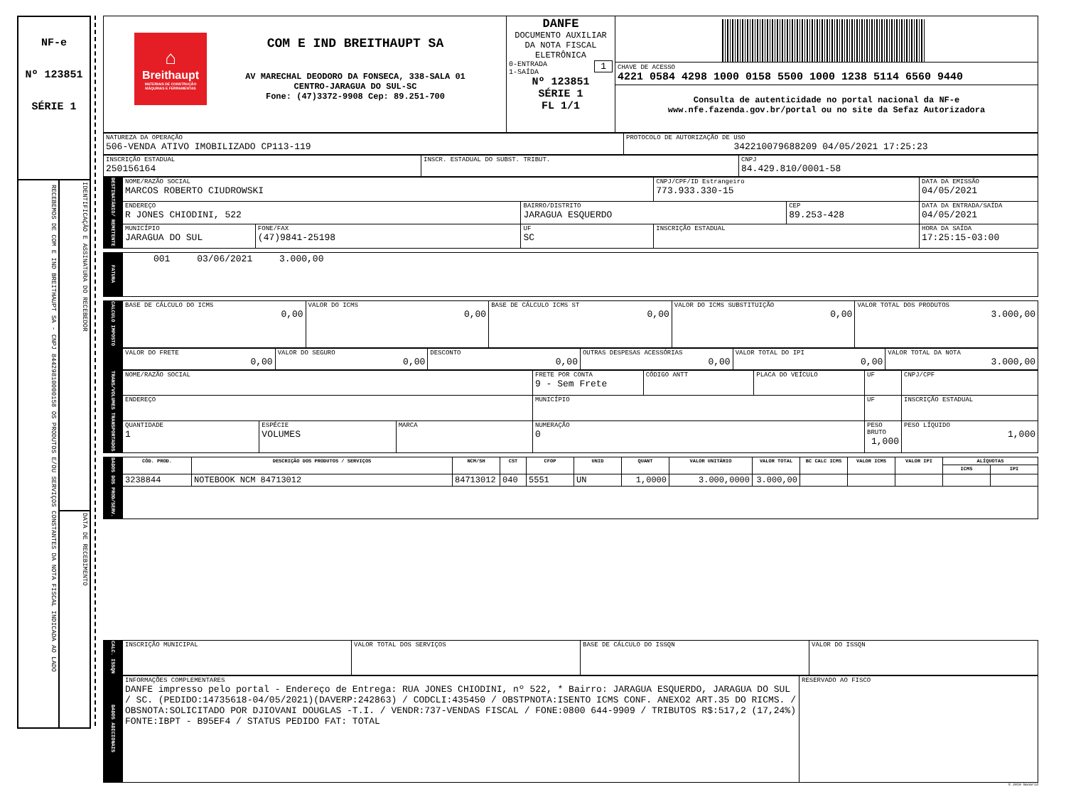NF-e
Nº 123851
SÉRIE 1
RECEBEMOS DE COM E IND BREITHAUPT SA - CNPJ 84429810000158 OS PRODUTOS E/OU SERVIÇOS CONSTANTES DA NOTA FISCAL INDICADA AO LADO
IDENTIFICAÇÃO E ASSINATURA DO RECEBEDOR
DATA DE RECEBIMENTO
| ⌂ Breithaupt MATERIAIS DE CONSTRUÇÃO MÁQUINAS E FERRAMENTAS COM E IND BREITHAUPT SA AV MARECHAL DEODORO DA FONSECA, 338-SALA 01 CENTRO-JARAGUA DO SUL-SC Fone: (47)3372-9908 Cep: 89.251-700 | DANFE DOCUMENTO AUXILIAR DA NOTA FISCAL ELETRÔNICA 0-ENTRADA 1 1-SAÍDA Nº 123851 SÉRIE 1 FL 1/1 | CHAVE DE ACESSO 4221 0584 4298 1000 0158 5500 1000 1238 5114 6560 9440 Consulta de autenticidade no portal nacional da NF-e www.nfe.fazenda.gov.br/portal ou no site da Sefaz Autorizadora |
| NATUREZA DA OPERAÇÃO 506-VENDA ATIVO IMOBILIZADO CP113-119 | PROTOCOLO DE AUTORIZAÇÃO DE USO 342210079688209 04/05/2021 17:25:23 |
| INSCRIÇÃO ESTADUAL 250156164 | INSCR. ESTADUAL DO SUBST. TRIBUT. | CNPJ 84.429.810/0001-58 |
| DESTINATÁRIO/ REMETENTE | NOME/RAZÃO SOCIAL MARCOS ROBERTO CIUDROWSKI | | | CNPJ/CPF/ID Estrangeiro 773.933.330-15 | | DATA DA EMISSÃO 04/05/2021 |
| | ENDEREÇO R JONES CHIODINI, 522 | | BAIRRO/DISTRITO JARAGUA ESQUERDO | | CEP 89.253-428 | DATA DA ENTRADA/SAÍDA 04/05/2021 |
| | MUNICÍPIO JARAGUA DO SUL | FONE/FAX (47)9841-25198 | UF SC | INSCRIÇÃO ESTADUAL | | HORA DA SAÍDA 17:25:15-03:00 |
| FATURA | 001 03/06/2021 3.000,00 |
| CALCULO IMPOSTO | BASE DE CÁLCULO DO ICMS 0,00 | VALOR DO ICMS 0,00 | BASE DE CÁLCULO ICMS ST 0,00 | VALOR DO ICMS SUBSTITUIÇÃO 0,00 | VALOR TOTAL DOS PRODUTOS 3.000,00 |
| | VALOR DO FRETE 0,00 | VALOR DO SEGURO 0,00 | DESCONTO 0,00 | OUTRAS DESPESAS ACESSÓRIAS 0,00 | VALOR TOTAL DO IPI 0,00 | VALOR TOTAL DA NOTA 3.000,00 |
| TRANS/VOLUMES TRANSPORTADOS | NOME/RAZÃO SOCIAL | | | FRETE POR CONTA 9 - Sem Frete | CÓDIGO ANTT | PLACA DO VEÍCULO | UF | CNPJ/CPF |
| | ENDEREÇO | | | MUNICÍPIO | | | UF | INSCRIÇÃO ESTADUAL |
| | QUANTIDADE 1 | ESPÉCIE VOLUMES | MARCA | NUMERAÇÃO 0 | | | PESO BRUTO 1,000 | PESO LÍQUIDO 1,000 |
| DADOS DOS PROD/SERV. | CÓD. PROD. | DESCRIÇÃO DOS PRODUTOS / SERVIÇOS | NCM/SH | CST | CFOP | UNID | QUANT | VALOR UNITÁRIO | VALOR TOTAL | BC CALC ICMS | VALOR ICMS | VALOR IPI | ALÍQUOTAS | |
| | | | | | | | | | | | | | ICMS | IPI |
| | 3238844 | NOTEBOOK NCM 84713012 | 84713012 | 040 | 5551 | UN | 1,0000 | 3.000,0000 | 3.000,00 | | | | | |
| CALC. ISSQN | INSCRIÇÃO MUNICIPAL | VALOR TOTAL DOS SERVIÇOS | BASE DE CÁLCULO DO ISSQN | VALOR DO ISSQN |
| DADOS ADICIONAIS | INFORMAÇÕES COMPLEMENTARES DANFE impresso pelo portal - Endereço de Entrega: RUA JONES CHIODINI, nº 522, * Bairro: JARAGUA ESQUERDO, JARAGUA DO SUL / SC. (PEDIDO:14735618-04/05/2021)(DAVERP:242863) / CODCLI:435450 / OBSTPNOTA:ISENTO ICMS CONF. ANEXO2 ART.35 DO RICMS. / OBSNOTA:SOLICITADO POR DJIOVANI DOUGLAS -T.I. / VENDR:737-VENDAS FISCAL / FONE:0800 644-9909 / TRIBUTOS R$:517,2 (17,24%) FONTE:IBPT - B95EF4 / STATUS PEDIDO FAT: TOTAL | RESERVADO AO FISCO |
© 2010 NeoGrid